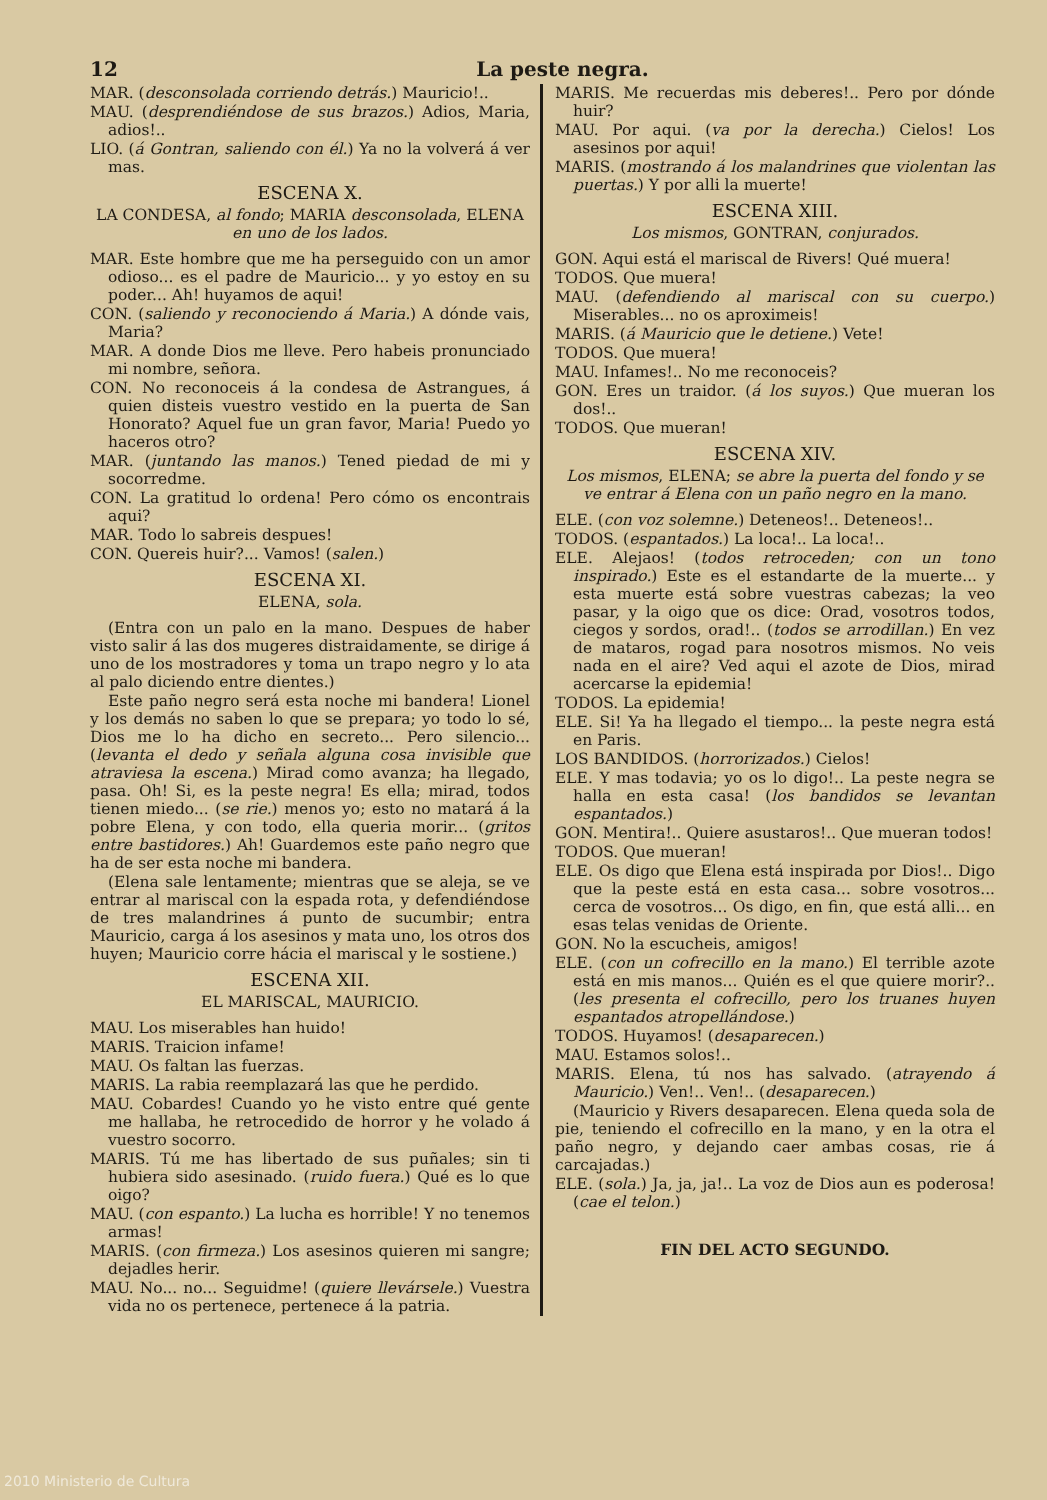12 La peste negra.
MAR. (desconsolada corriendo detrás.) Mauricio!..
MAU. (desprendiéndose de sus brazos.) Adios, Maria, adios!..
LIO. (á Gontran, saliendo con él.) Ya no la volverá á ver mas.
ESCENA X.
LA CONDESA, al fondo; MARIA desconsolada, ELENA en uno de los lados.
MAR. Este hombre que me ha perseguido con un amor odioso... es el padre de Mauricio... y yo estoy en su poder... Ah! huyamos de aqui!
CON. (saliendo y reconociendo á Maria.) A dónde vais, Maria?
MAR. A donde Dios me lleve. Pero habeis pronunciado mi nombre, señora.
CON. No reconoceis á la condesa de Astrangues, á quien disteis vuestro vestido en la puerta de San Honorato? Aquel fue un gran favor, Maria! Puedo yo haceros otro?
MAR. (juntando las manos.) Tened piedad de mi y socorredme.
CON. La gratitud lo ordena! Pero cómo os encontrais aqui?
MAR. Todo lo sabreis despues!
CON. Quereis huir?... Vamos! (salen.)
ESCENA XI.
ELENA, sola.
(Entra con un palo en la mano. Despues de haber visto salir á las dos mugeres distraidamente, se dirige á uno de los mostradores y toma un trapo negro y lo ata al palo diciendo entre dientes.)
Este paño negro será esta noche mi bandera! Lionel y los demás no saben lo que se prepara; yo todo lo sé, Dios me lo ha dicho en secreto... Pero silencio... (levanta el dedo y señala alguna cosa invisible que atraviesa la escena.) Mirad como avanza; ha llegado, pasa. Oh! Si, es la peste negra! Es ella; mirad, todos tienen miedo... (se rie.) menos yo; esto no matará á la pobre Elena, y con todo, ella queria morir... (gritos entre bastidores.) Ah! Guardemos este paño negro que ha de ser esta noche mi bandera.
(Elena sale lentamente; mientras que se aleja, se ve entrar al mariscal con la espada rota, y defendiéndose de tres malandrines á punto de sucumbir; entra Mauricio, carga á los asesinos y mata uno, los otros dos huyen; Mauricio corre hácia el mariscal y le sostiene.)
ESCENA XII.
EL MARISCAL, MAURICIO.
MAU. Los miserables han huido!
MARIS. Traicion infame!
MAU. Os faltan las fuerzas.
MARIS. La rabia reemplazará las que he perdido.
MAU. Cobardes! Cuando yo he visto entre qué gente me hallaba, he retrocedido de horror y he volado á vuestro socorro.
MARIS. Tú me has libertado de sus puñales; sin ti hubiera sido asesinado. (ruido fuera.) Qué es lo que oigo?
MAU. (con espanto.) La lucha es horrible! Y no tenemos armas!
MARIS. (con firmeza.) Los asesinos quieren mi sangre; dejadles herir.
MAU. No... no... Seguidme! (quiere llevársele.) Vuestra vida no os pertenece, pertenece á la patria.
MARIS. Me recuerdas mis deberes!.. Pero por dónde huir?
MAU. Por aqui. (va por la derecha.) Cielos! Los asesinos por aqui!
MARIS. (mostrando á los malandrines que violentan las puertas.) Y por alli la muerte!
ESCENA XIII.
Los mismos, GONTRAN, conjurados.
GON. Aqui está el mariscal de Rivers! Qué muera!
TODOS. Que muera!
MAU. (defendiendo al mariscal con su cuerpo.) Miserables... no os aproximeis!
MARIS. (á Mauricio que le detiene.) Vete!
TODOS. Que muera!
MAU. Infames!.. No me reconoceis?
GON. Eres un traidor. (á los suyos.) Que mueran los dos!..
TODOS. Que mueran!
ESCENA XIV.
Los mismos, ELENA; se abre la puerta del fondo y se ve entrar á Elena con un paño negro en la mano.
ELE. (con voz solemne.) Deteneos!.. Deteneos!..
TODOS. (espantados.) La loca!.. La loca!..
ELE. Alejaos! (todos retroceden; con un tono inspirado.) Este es el estandarte de la muerte... y esta muerte está sobre vuestras cabezas; la veo pasar, y la oigo que os dice: Orad, vosotros todos, ciegos y sordos, orad!.. (todos se arrodillan.) En vez de mataros, rogad para nosotros mismos. No veis nada en el aire? Ved aqui el azote de Dios, mirad acercarse la epidemia!
TODOS. La epidemia!
ELE. Si! Ya ha llegado el tiempo... la peste negra está en Paris.
LOS BANDIDOS. (horrorizados.) Cielos!
ELE. Y mas todavia; yo os lo digo!.. La peste negra se halla en esta casa! (los bandidos se levantan espantados.)
GON. Mentira!.. Quiere asustaros!.. Que mueran todos!
TODOS. Que mueran!
ELE. Os digo que Elena está inspirada por Dios!.. Digo que la peste está en esta casa... sobre vosotros... cerca de vosotros... Os digo, en fin, que está alli... en esas telas venidas de Oriente.
GON. No la escucheis, amigos!
ELE. (con un cofrecillo en la mano.) El terrible azote está en mis manos... Quién es el que quiere morir?.. (les presenta el cofrecillo, pero los truanes huyen espantados atropellándose.)
TODOS. Huyamos! (desaparecen.)
MAU. Estamos solos!..
MARIS. Elena, tú nos has salvado. (atrayendo á Mauricio.) Ven!.. Ven!.. (desaparecen.)
(Mauricio y Rivers desaparecen. Elena queda sola de pie, teniendo el cofrecillo en la mano, y en la otra el paño negro, y dejando caer ambas cosas, rie á carcajadas.)
ELE. (sola.) Ja, ja, ja!.. La voz de Dios aun es poderosa! (cae el telon.)
FIN DEL ACTO SEGUNDO.
2010 Ministerio de Cultura